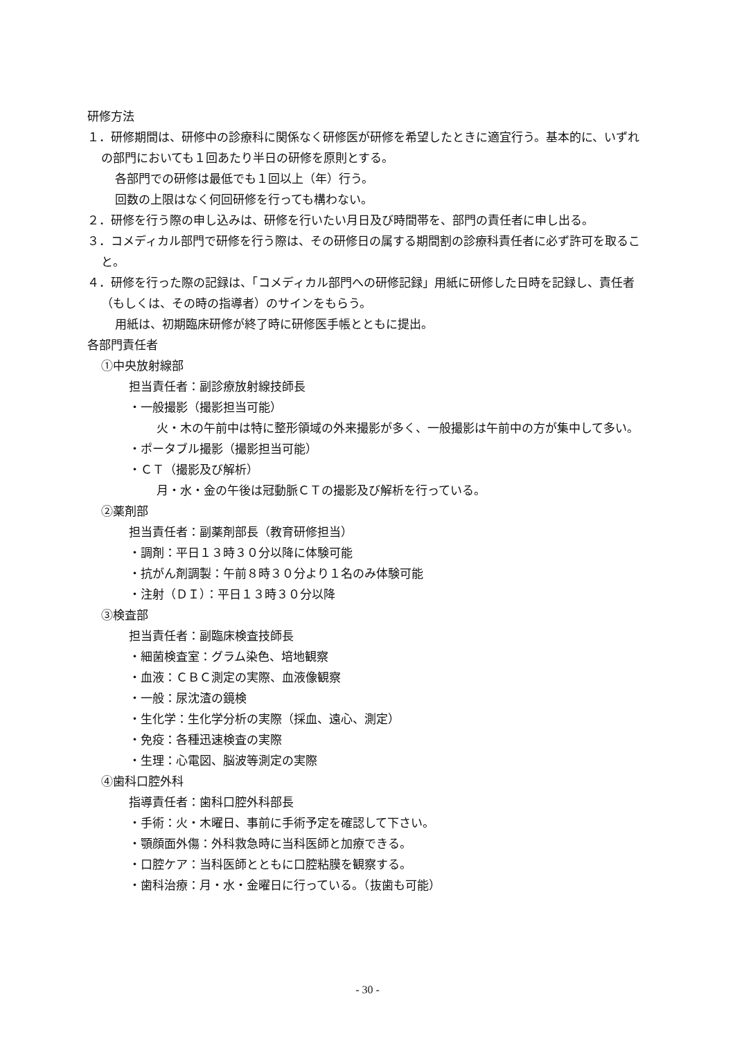研修方法
１．研修期間は、研修中の診療科に関係なく研修医が研修を希望したときに適宜行う。基本的に、いずれの部門においても１回あたり半日の研修を原則とする。
各部門での研修は最低でも１回以上（年）行う。
回数の上限はなく何回研修を行っても構わない。
２．研修を行う際の申し込みは、研修を行いたい月日及び時間帯を、部門の責任者に申し出る。
３．コメディカル部門で研修を行う際は、その研修日の属する期間割の診療科責任者に必ず許可を取ること。
４．研修を行った際の記録は、「コメディカル部門への研修記録」用紙に研修した日時を記録し、責任者（もしくは、その時の指導者）のサインをもらう。
用紙は、初期臨床研修が終了時に研修医手帳とともに提出。
各部門責任者
①中央放射線部
担当責任者：副診療放射線技師長
・一般撮影（撮影担当可能）
火・木の午前中は特に整形領域の外来撮影が多く、一般撮影は午前中の方が集中して多い。
・ポータブル撮影（撮影担当可能）
・ＣＴ（撮影及び解析）
月・水・金の午後は冠動脈ＣＴの撮影及び解析を行っている。
②薬剤部
担当責任者：副薬剤部長（教育研修担当）
・調剤：平日１３時３０分以降に体験可能
・抗がん剤調製：午前８時３０分より１名のみ体験可能
・注射（ＤＩ）：平日１３時３０分以降
③検査部
担当責任者：副臨床検査技師長
・細菌検査室：グラム染色、培地観察
・血液：ＣＢＣ測定の実際、血液像観察
・一般：尿沈渣の鏡検
・生化学：生化学分析の実際（採血、遠心、測定）
・免疫：各種迅速検査の実際
・生理：心電図、脳波等測定の実際
④歯科口腔外科
指導責任者：歯科口腔外科部長
・手術：火・木曜日、事前に手術予定を確認して下さい。
・顎顔面外傷：外科救急時に当科医師と加療できる。
・口腔ケア：当科医師とともに口腔粘膜を観察する。
・歯科治療：月・水・金曜日に行っている。（抜歯も可能）
- 30 -